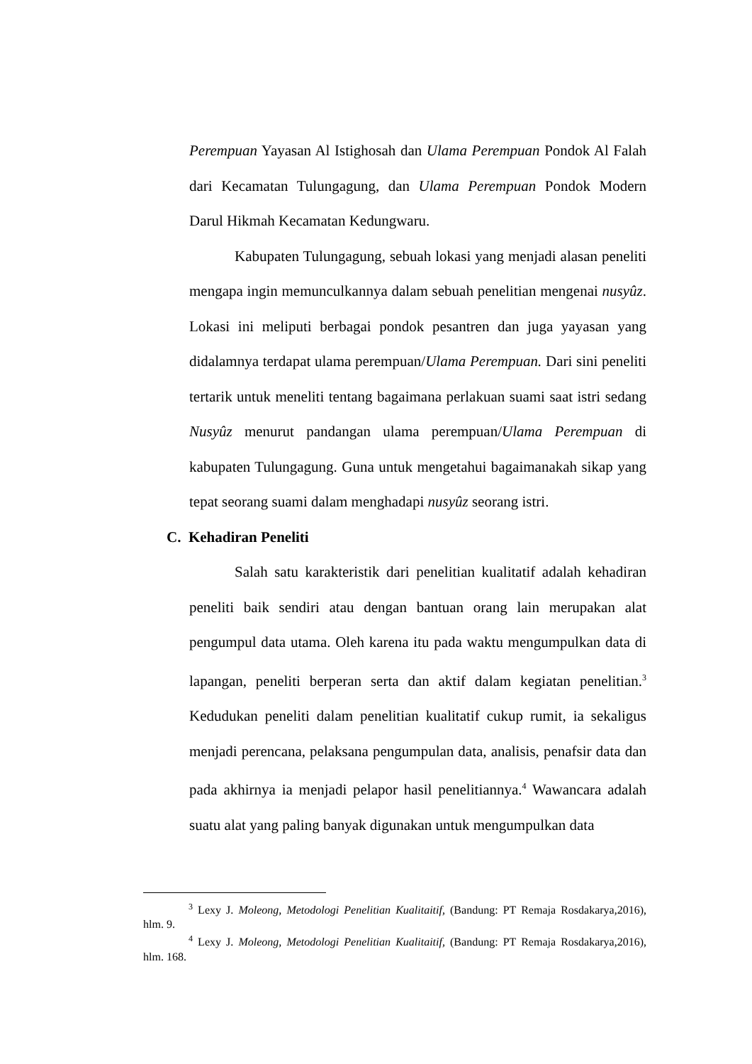Perempuan Yayasan Al Istighosah dan Ulama Perempuan Pondok Al Falah dari Kecamatan Tulungagung, dan Ulama Perempuan Pondok Modern Darul Hikmah Kecamatan Kedungwaru.
Kabupaten Tulungagung, sebuah lokasi yang menjadi alasan peneliti mengapa ingin memunculkannya dalam sebuah penelitian mengenai nusyûz. Lokasi ini meliputi berbagai pondok pesantren dan juga yayasan yang didalamnya terdapat ulama perempuan/Ulama Perempuan. Dari sini peneliti tertarik untuk meneliti tentang bagaimana perlakuan suami saat istri sedang Nusyûz menurut pandangan ulama perempuan/Ulama Perempuan di kabupaten Tulungagung. Guna untuk mengetahui bagaimanakah sikap yang tepat seorang suami dalam menghadapi nusyûz seorang istri.
C. Kehadiran Peneliti
Salah satu karakteristik dari penelitian kualitatif adalah kehadiran peneliti baik sendiri atau dengan bantuan orang lain merupakan alat pengumpul data utama. Oleh karena itu pada waktu mengumpulkan data di lapangan, peneliti berperan serta dan aktif dalam kegiatan penelitian.<sup>3</sup> Kedudukan peneliti dalam penelitian kualitatif cukup rumit, ia sekaligus menjadi perencana, pelaksana pengumpulan data, analisis, penafsir data dan pada akhirnya ia menjadi pelapor hasil penelitiannya.<sup>4</sup> Wawancara adalah suatu alat yang paling banyak digunakan untuk mengumpulkan data
<sup>3</sup> Lexy J. Moleong, Metodologi Penelitian Kualitaitif, (Bandung: PT Remaja Rosdakarya,2016), hlm. 9.
<sup>4</sup> Lexy J. Moleong, Metodologi Penelitian Kualitaitif, (Bandung: PT Remaja Rosdakarya,2016), hlm. 168.